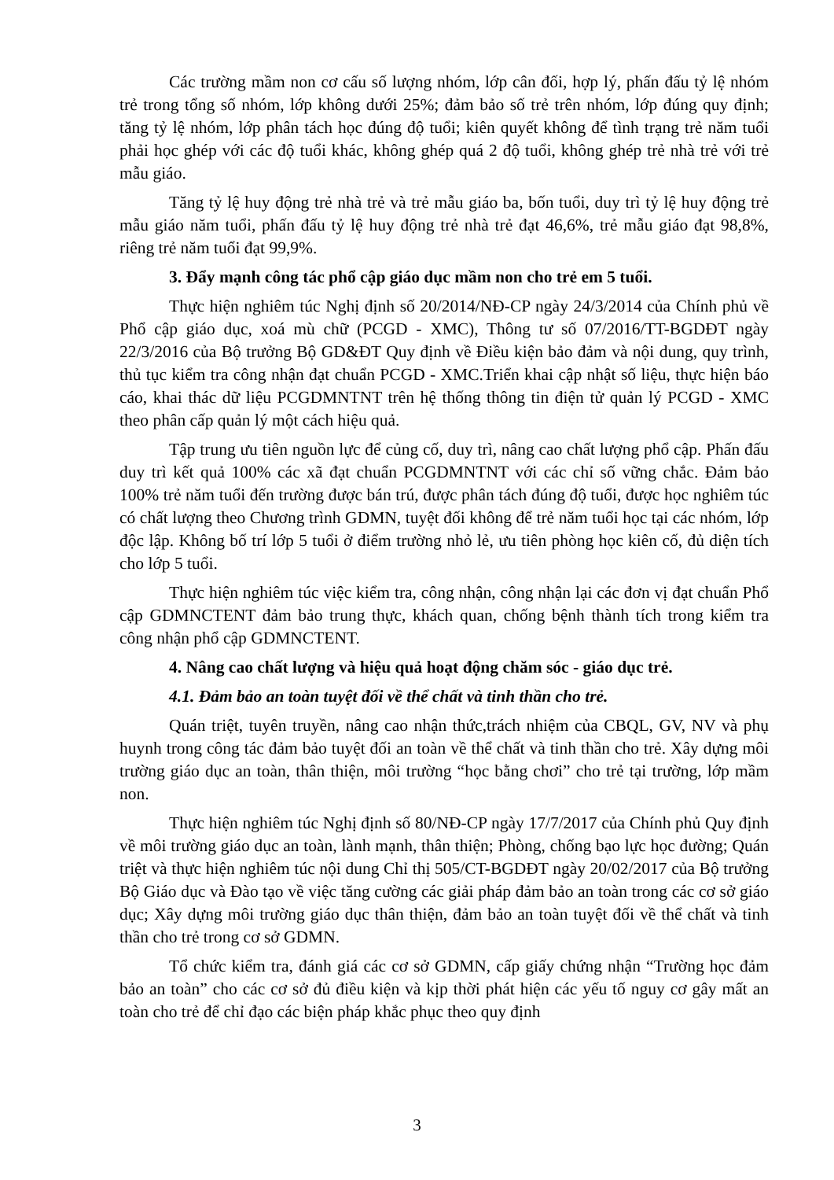Các trường mầm non cơ cấu số lượng nhóm, lớp cân đối, hợp lý, phấn đấu tỷ lệ nhóm trẻ trong tổng số nhóm, lớp không dưới 25%; đảm bảo số trẻ trên nhóm, lớp đúng quy định; tăng tỷ lệ nhóm, lớp phân tách học đúng độ tuổi; kiên quyết không để tình trạng trẻ năm tuổi phải học ghép với các độ tuổi khác, không ghép quá 2 độ tuổi, không ghép trẻ nhà trẻ với trẻ mẫu giáo.
Tăng tỷ lệ huy động trẻ nhà trẻ và trẻ mẫu giáo ba, bốn tuổi, duy trì tỷ lệ huy động trẻ mẫu giáo năm tuổi, phấn đấu tỷ lệ huy động trẻ nhà trẻ đạt 46,6%, trẻ mẫu giáo đạt 98,8%, riêng trẻ năm tuổi đạt 99,9%.
3. Đẩy mạnh công tác phổ cập giáo dục mầm non cho trẻ em 5 tuổi.
Thực hiện nghiêm túc Nghị định số 20/2014/NĐ-CP ngày 24/3/2014 của Chính phủ về Phổ cập giáo dục, xoá mù chữ (PCGD - XMC), Thông tư số 07/2016/TT-BGDĐT ngày 22/3/2016 của Bộ trưởng Bộ GD&ĐT Quy định về Điều kiện bảo đảm và nội dung, quy trình, thủ tục kiểm tra công nhận đạt chuẩn PCGD - XMC.Triển khai cập nhật số liệu, thực hiện báo cáo, khai thác dữ liệu PCGDMNTNT trên hệ thống thông tin điện tử quản lý PCGD - XMC theo phân cấp quản lý một cách hiệu quả.
Tập trung ưu tiên nguồn lực để củng cố, duy trì, nâng cao chất lượng phổ cập. Phấn đấu duy trì kết quả 100% các xã đạt chuẩn PCGDMNTNT với các chỉ số vững chắc. Đảm bảo 100% trẻ năm tuổi đến trường được bán trú, được phân tách đúng độ tuổi, được học nghiêm túc có chất lượng theo Chương trình GDMN, tuyệt đối không để trẻ năm tuổi học tại các nhóm, lớp độc lập. Không bố trí lớp 5 tuổi ở điểm trường nhỏ lẻ, ưu tiên phòng học kiên cố, đủ diện tích cho lớp 5 tuổi.
Thực hiện nghiêm túc việc kiểm tra, công nhận, công nhận lại các đơn vị đạt chuẩn Phổ cập GDMNCTENT đảm bảo trung thực, khách quan, chống bệnh thành tích trong kiểm tra công nhận phổ cập GDMNCTENT.
4. Nâng cao chất lượng và hiệu quả hoạt động chăm sóc - giáo dục trẻ.
4.1. Đảm bảo an toàn tuyệt đối về thể chất và tinh thần cho trẻ.
Quán triệt, tuyên truyền, nâng cao nhận thức,trách nhiệm của CBQL, GV, NV và phụ huynh trong công tác đảm bảo tuyệt đối an toàn về thể chất và tinh thần cho trẻ. Xây dựng môi trường giáo dục an toàn, thân thiện, môi trường “học bằng chơi” cho trẻ tại trường, lớp mầm non.
Thực hiện nghiêm túc Nghị định số 80/NĐ-CP ngày 17/7/2017 của Chính phủ Quy định về môi trường giáo dục an toàn, lành mạnh, thân thiện; Phòng, chống bạo lực học đường; Quán triệt và thực hiện nghiêm túc nội dung Chỉ thị 505/CT-BGDĐT ngày 20/02/2017 của Bộ trưởng Bộ Giáo dục và Đào tạo về việc tăng cường các giải pháp đảm bảo an toàn trong các cơ sở giáo dục; Xây dựng môi trường giáo dục thân thiện, đảm bảo an toàn tuyệt đối về thể chất và tinh thần cho trẻ trong cơ sở GDMN.
Tổ chức kiểm tra, đánh giá các cơ sở GDMN, cấp giấy chứng nhận “Trường học đảm bảo an toàn” cho các cơ sở đủ điều kiện và kịp thời phát hiện các yếu tố nguy cơ gây mất an toàn cho trẻ để chỉ đạo các biện pháp khắc phục theo quy định
3